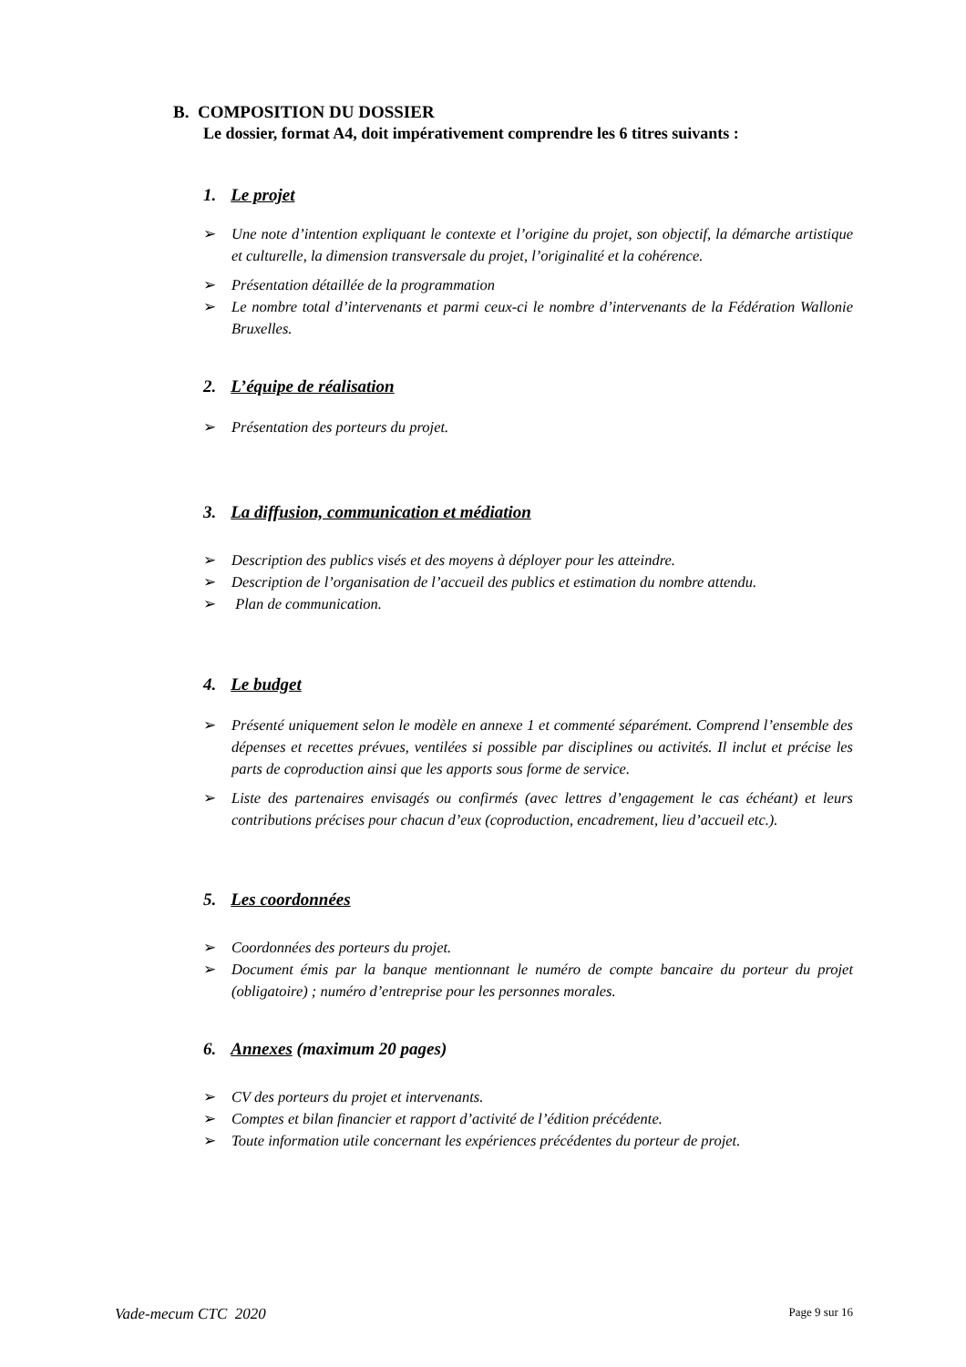B. COMPOSITION DU DOSSIER
Le dossier, format A4, doit impérativement comprendre les 6 titres suivants :
1. Le projet
➢ Une note d’intention expliquant le contexte et l’origine du projet, son objectif, la démarche artistique et culturelle, la dimension transversale du projet, l’originalité et la cohérence.
➢ Présentation détaillée de la programmation
➢ Le nombre total d’intervenants et parmi ceux-ci le nombre d’intervenants de la Fédération Wallonie Bruxelles.
2. L’équipe de réalisation
➢ Présentation des porteurs du projet.
3. La diffusion, communication et médiation
➢ Description des publics visés et des moyens à déployer pour les atteindre.
➢ Description de l’organisation de l’accueil des publics et estimation du nombre attendu.
➢ Plan de communication.
4. Le budget
➢ Présenté uniquement selon le modèle en annexe 1 et commenté séparément. Comprend l’ensemble des dépenses et recettes prévues, ventilées si possible par disciplines ou activités. Il inclut et précise les parts de coproduction ainsi que les apports sous forme de service.
➢ Liste des partenaires envisagés ou confirmés (avec lettres d’engagement le cas échéant) et leurs contributions précises pour chacun d’eux (coproduction, encadrement, lieu d’accueil etc.).
5. Les coordonnées
➢ Coordonnées des porteurs du projet.
➢ Document émis par la banque mentionnant le numéro de compte bancaire du porteur du projet (obligatoire) ; numéro d’entreprise pour les personnes morales.
6. Annexes (maximum 20 pages)
➢ CV des porteurs du projet et intervenants.
➢ Comptes et bilan financier et rapport d’activité de l’édition précédente.
➢ Toute information utile concernant les expériences précédentes du porteur de projet.
Vade-mecum CTC 2020 Page 9 sur 16